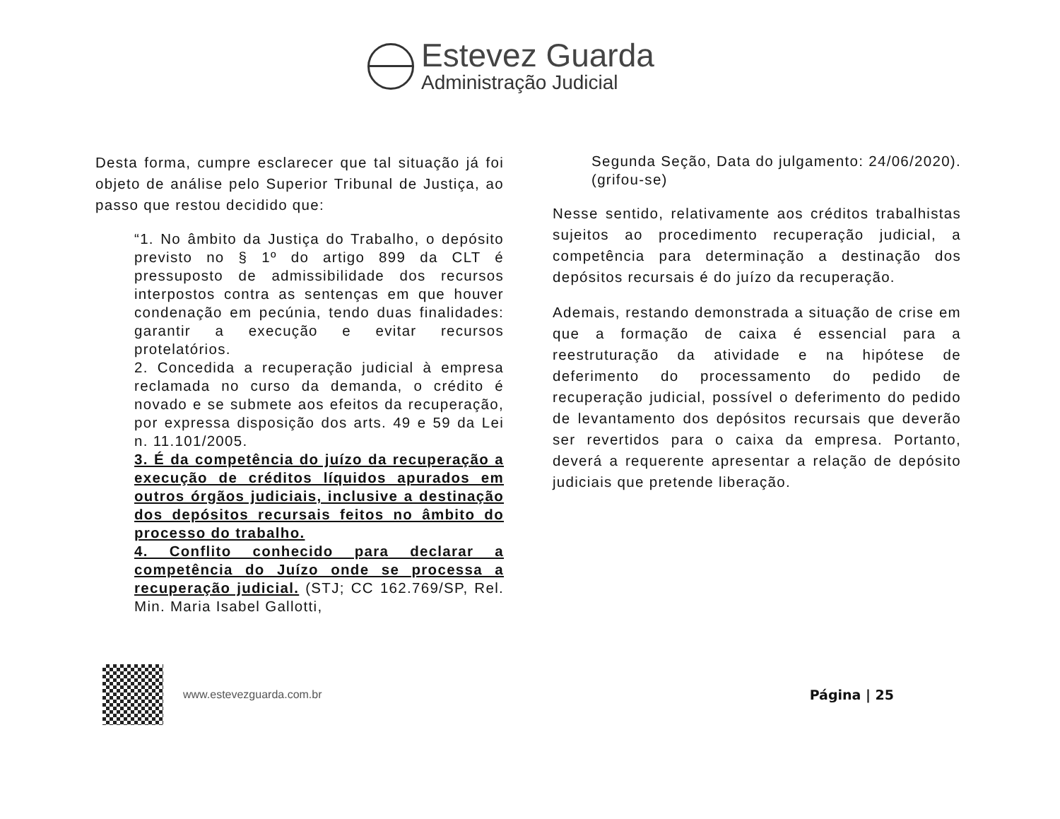Estevez Guarda
Administração Judicial
Desta forma, cumpre esclarecer que tal situação já foi objeto de análise pelo Superior Tribunal de Justiça, ao passo que restou decidido que:
“1. No âmbito da Justiça do Trabalho, o depósito previsto no § 1º do artigo 899 da CLT é pressuposto de admissibilidade dos recursos interpostos contra as sentenças em que houver condenação em pecúnia, tendo duas finalidades: garantir a execução e evitar recursos protelatórios.
2. Concedida a recuperação judicial à empresa reclamada no curso da demanda, o crédito é novado e se submete aos efeitos da recuperação, por expressa disposição dos arts. 49 e 59 da Lei n. 11.101/2005.
3. É da competência do juízo da recuperação a execução de créditos líquidos apurados em outros órgãos judiciais, inclusive a destinação dos depósitos recursais feitos no âmbito do processo do trabalho.
4. Conflito conhecido para declarar a competência do Juízo onde se processa a recuperação judicial. (STJ; CC 162.769/SP, Rel. Min. Maria Isabel Gallotti,
Segunda Seção, Data do julgamento: 24/06/2020). (grifou-se)
Nesse sentido, relativamente aos créditos trabalhistas sujeitos ao procedimento recuperação judicial, a competência para determinação a destinação dos depósitos recursais é do juízo da recuperação.
Ademais, restando demonstrada a situação de crise em que a formação de caixa é essencial para a reestruturação da atividade e na hipótese de deferimento do processamento do pedido de recuperação judicial, possível o deferimento do pedido de levantamento dos depósitos recursais que deverão ser revertidos para o caixa da empresa. Portanto, deverá a requerente apresentar a relação de depósito judiciais que pretende liberação.
www.estevezguarda.com.br
Página | 25